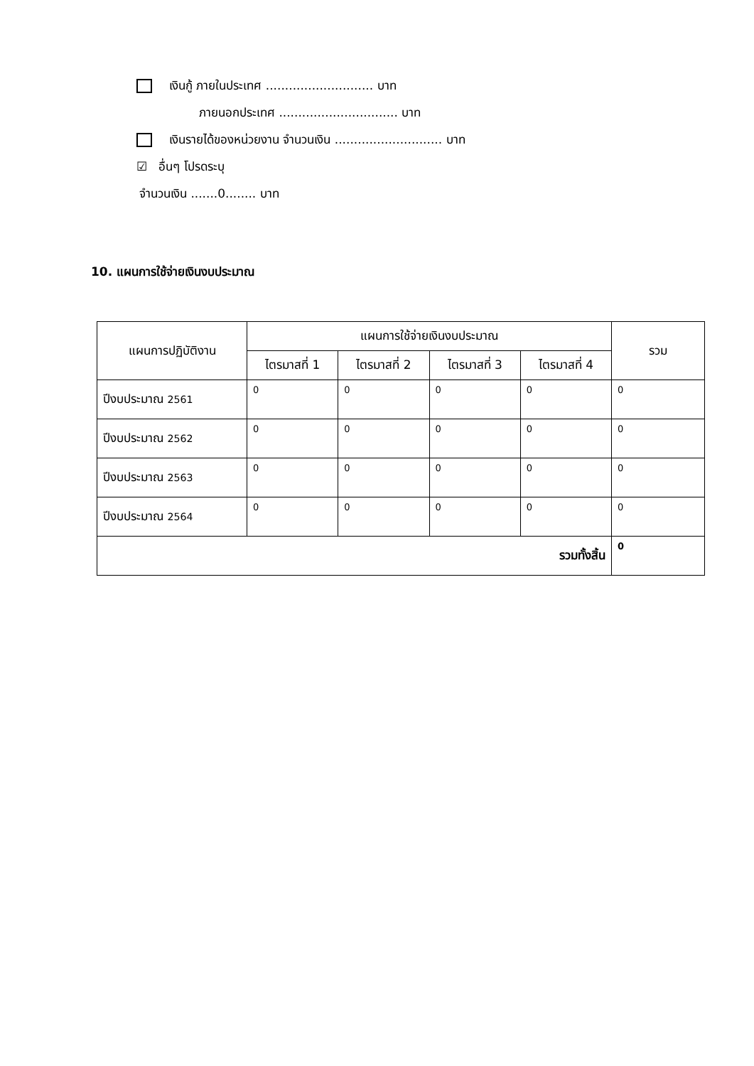เงินกู้ ภายในประเทศ ............................ บาท
ภายนอกประเทศ ............................... บาท
เงินรายได้ของหน่วยงาน จำนวนเงิน ............................ บาท
☑ อื่นๆ โปรดระบุ
จำนวนเงิน .......0........ บาท
10. แผนการใช้จ่ายเงินงบประมาณ
| แผนการปฏิบัติงาน | แผนการใช้จ่ายเงินงบประมาณ | | | | รวม |
| --- | --- | --- | --- | --- | --- |
| | ไตรมาสที่ 1 | ไตรมาสที่ 2 | ไตรมาสที่ 3 | ไตรมาสที่ 4 | |
| ปีงบประมาณ 2561 | 0 | 0 | 0 | 0 | 0 |
| ปีงบประมาณ 2562 | 0 | 0 | 0 | 0 | 0 |
| ปีงบประมาณ 2563 | 0 | 0 | 0 | 0 | 0 |
| ปีงบประมาณ 2564 | 0 | 0 | 0 | 0 | 0 |
| รวมทั้งสิ้น | | | | | 0 |